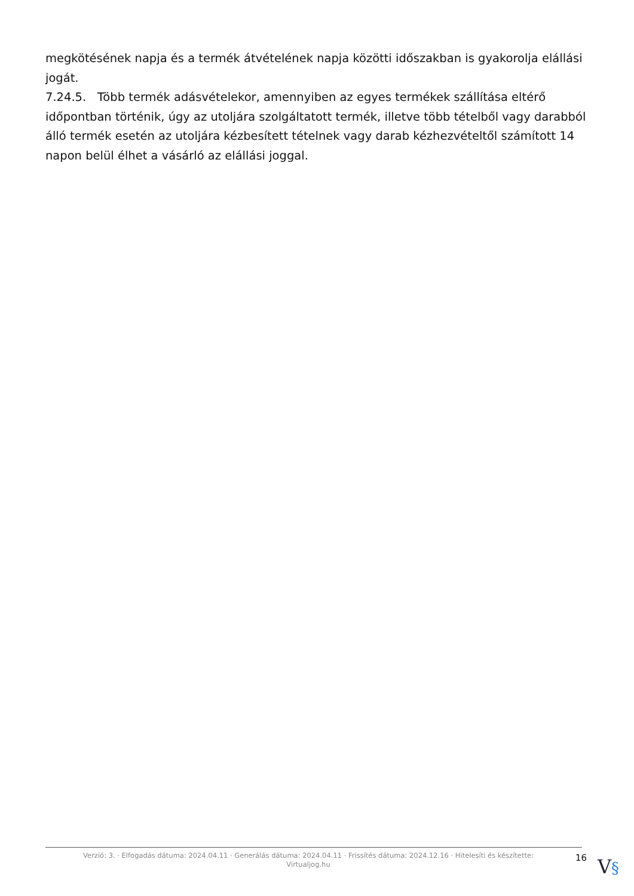megkötésének napja és a termék átvételének napja közötti időszakban is gyakorolja elállási jogát.
7.24.5. Több termék adásvételekor, amennyiben az egyes termékek szállítása eltérő időpontban történik, úgy az utoljára szolgáltatott termék, illetve több tételből vagy darabból álló termék esetén az utoljára kézbesített tételnek vagy darab kézhezvételtől számított 14 napon belül élhet a vásárló az elállási joggal.
Verzió: 3. · Elfogadás dátuma: 2024.04.11 · Generálás dátuma: 2024.04.11 · Frissítés dátuma: 2024.12.16 · Hitelesíti és készítette: Virtualjog.hu
16
V§